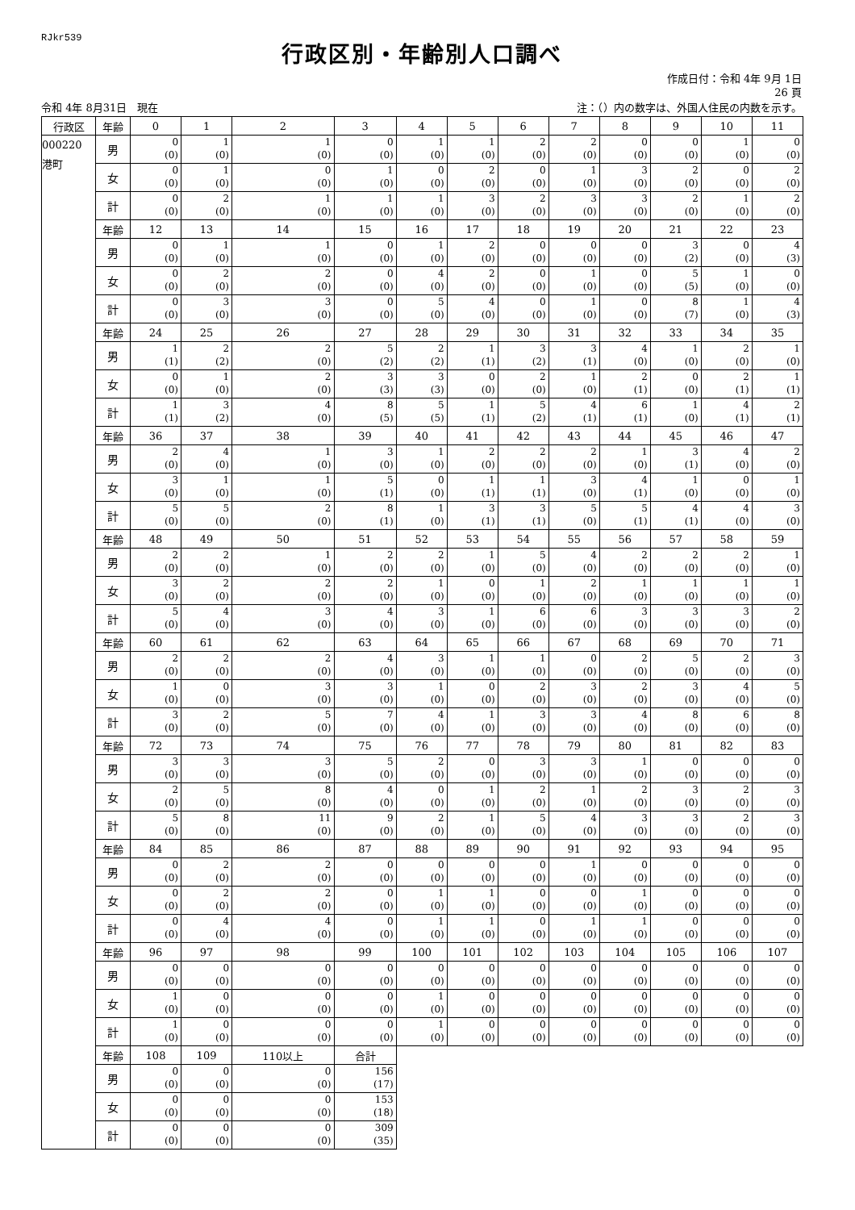RJkr539
行政区別・年齢別人口調べ
作成日付：令和 4年 9月 1日
26 頁
令和 4年 8月31日　現在 注：（）内の数字は、外国人住民の内数を示す。
| 行政区 | 年齢 | 0 | 1 | 2 | 3 | 4 | 5 | 6 | 7 | 8 | 9 | 10 | 11 |
| --- | --- | --- | --- | --- | --- | --- | --- | --- | --- | --- | --- | --- | --- |
| 000220 港町 | 男 | 0 ( 0) | 1 ( 0) | 1 ( 0) | 0 ( 0) | 1 ( 0) | 1 ( 0) | 2 ( 0) | 2 ( 0) | 0 ( 0) | 0 ( 0) | 1 ( 0) | 0 ( 0) |
| | 女 | 0 ( 0) | 1 ( 0) | 0 ( 0) | 1 ( 0) | 0 ( 0) | 2 ( 0) | 0 ( 0) | 1 ( 0) | 3 ( 0) | 2 ( 0) | 0 ( 0) | 2 ( 0) |
| | 計 | 0 ( 0) | 2 ( 0) | 1 ( 0) | 1 ( 0) | 1 ( 0) | 3 ( 0) | 2 ( 0) | 3 ( 0) | 3 ( 0) | 2 ( 0) | 1 ( 0) | 2 ( 0) |
| | 年齢 | 12 | 13 | 14 | 15 | 16 | 17 | 18 | 19 | 20 | 21 | 22 | 23 |
| | 男 | 0 ( 0) | 1 ( 0) | 1 ( 0) | 0 ( 0) | 1 ( 0) | 2 ( 0) | 0 ( 0) | 0 ( 0) | 0 ( 0) | 3 ( 2) | 0 ( 0) | 4 ( 3) |
| | 女 | 0 ( 0) | 2 ( 0) | 2 ( 0) | 0 ( 0) | 4 ( 0) | 2 ( 0) | 0 ( 0) | 1 ( 0) | 0 ( 0) | 5 ( 5) | 1 ( 0) | 0 ( 0) |
| | 計 | 0 ( 0) | 3 ( 0) | 3 ( 0) | 0 ( 0) | 5 ( 0) | 4 ( 0) | 0 ( 0) | 1 ( 0) | 0 ( 0) | 8 ( 7) | 1 ( 0) | 4 ( 3) |
| | 年齢 | 24 | 25 | 26 | 27 | 28 | 29 | 30 | 31 | 32 | 33 | 34 | 35 |
| | 男 | 1 ( 1) | 2 ( 2) | 2 ( 0) | 5 ( 2) | 2 ( 2) | 1 ( 1) | 3 ( 2) | 3 ( 1) | 4 ( 0) | 1 ( 0) | 2 ( 0) | 1 ( 0) |
| | 女 | 0 ( 0) | 1 ( 0) | 2 ( 0) | 3 ( 3) | 3 ( 3) | 0 ( 0) | 2 ( 0) | 1 ( 0) | 2 ( 1) | 0 ( 0) | 2 ( 1) | 1 ( 1) |
| | 計 | 1 ( 1) | 3 ( 2) | 4 ( 0) | 8 ( 5) | 5 ( 5) | 1 ( 1) | 5 ( 2) | 4 ( 1) | 6 ( 1) | 1 ( 0) | 4 ( 1) | 2 ( 1) |
| | 年齢 | 36 | 37 | 38 | 39 | 40 | 41 | 42 | 43 | 44 | 45 | 46 | 47 |
| | 男 | 2 ( 0) | 4 ( 0) | 1 ( 0) | 3 ( 0) | 1 ( 0) | 2 ( 0) | 2 ( 0) | 2 ( 0) | 1 ( 0) | 3 ( 1) | 4 ( 0) | 2 ( 0) |
| | 女 | 3 ( 0) | 1 ( 0) | 1 ( 0) | 5 ( 1) | 0 ( 0) | 1 ( 1) | 1 ( 1) | 3 ( 0) | 4 ( 1) | 1 ( 0) | 0 ( 0) | 1 ( 0) |
| | 計 | 5 ( 0) | 5 ( 0) | 2 ( 0) | 8 ( 1) | 1 ( 0) | 3 ( 1) | 3 ( 1) | 5 ( 0) | 5 ( 1) | 4 ( 1) | 4 ( 0) | 3 ( 0) |
| | 年齢 | 48 | 49 | 50 | 51 | 52 | 53 | 54 | 55 | 56 | 57 | 58 | 59 |
| | 男 | 2 ( 0) | 2 ( 0) | 1 ( 0) | 2 ( 0) | 2 ( 0) | 1 ( 0) | 5 ( 0) | 4 ( 0) | 2 ( 0) | 2 ( 0) | 2 ( 0) | 1 ( 0) |
| | 女 | 3 ( 0) | 2 ( 0) | 2 ( 0) | 2 ( 0) | 1 ( 0) | 0 ( 0) | 1 ( 0) | 2 ( 0) | 1 ( 0) | 1 ( 0) | 1 ( 0) | 1 ( 0) |
| | 計 | 5 ( 0) | 4 ( 0) | 3 ( 0) | 4 ( 0) | 3 ( 0) | 1 ( 0) | 6 ( 0) | 6 ( 0) | 3 ( 0) | 3 ( 0) | 3 ( 0) | 2 ( 0) |
| | 年齢 | 60 | 61 | 62 | 63 | 64 | 65 | 66 | 67 | 68 | 69 | 70 | 71 |
| | 男 | 2 ( 0) | 2 ( 0) | 2 ( 0) | 4 ( 0) | 3 ( 0) | 1 ( 0) | 1 ( 0) | 0 ( 0) | 2 ( 0) | 5 ( 0) | 2 ( 0) | 3 ( 0) |
| | 女 | 1 ( 0) | 0 ( 0) | 3 ( 0) | 3 ( 0) | 1 ( 0) | 0 ( 0) | 2 ( 0) | 3 ( 0) | 2 ( 0) | 3 ( 0) | 4 ( 0) | 5 ( 0) |
| | 計 | 3 ( 0) | 2 ( 0) | 5 ( 0) | 7 ( 0) | 4 ( 0) | 1 ( 0) | 3 ( 0) | 3 ( 0) | 4 ( 0) | 8 ( 0) | 6 ( 0) | 8 ( 0) |
| | 年齢 | 72 | 73 | 74 | 75 | 76 | 77 | 78 | 79 | 80 | 81 | 82 | 83 |
| | 男 | 3 ( 0) | 3 ( 0) | 3 ( 0) | 5 ( 0) | 2 ( 0) | 0 ( 0) | 3 ( 0) | 3 ( 0) | 1 ( 0) | 0 ( 0) | 0 ( 0) | 0 ( 0) |
| | 女 | 2 ( 0) | 5 ( 0) | 8 ( 0) | 4 ( 0) | 0 ( 0) | 1 ( 0) | 2 ( 0) | 1 ( 0) | 2 ( 0) | 3 ( 0) | 2 ( 0) | 3 ( 0) |
| | 計 | 5 ( 0) | 8 ( 0) | 11 ( 0) | 9 ( 0) | 2 ( 0) | 1 ( 0) | 5 ( 0) | 4 ( 0) | 3 ( 0) | 3 ( 0) | 2 ( 0) | 3 ( 0) |
| | 年齢 | 84 | 85 | 86 | 87 | 88 | 89 | 90 | 91 | 92 | 93 | 94 | 95 |
| | 男 | 0 ( 0) | 2 ( 0) | 2 ( 0) | 0 ( 0) | 0 ( 0) | 0 ( 0) | 0 ( 0) | 1 ( 0) | 0 ( 0) | 0 ( 0) | 0 ( 0) | 0 ( 0) |
| | 女 | 0 ( 0) | 2 ( 0) | 2 ( 0) | 0 ( 0) | 1 ( 0) | 1 ( 0) | 0 ( 0) | 0 ( 0) | 1 ( 0) | 0 ( 0) | 0 ( 0) | 0 ( 0) |
| | 計 | 0 ( 0) | 4 ( 0) | 4 ( 0) | 0 ( 0) | 1 ( 0) | 1 ( 0) | 0 ( 0) | 1 ( 0) | 1 ( 0) | 0 ( 0) | 0 ( 0) | 0 ( 0) |
| | 年齢 | 96 | 97 | 98 | 99 | 100 | 101 | 102 | 103 | 104 | 105 | 106 | 107 |
| | 男 | 0 ( 0) | 0 ( 0) | 0 ( 0) | 0 ( 0) | 0 ( 0) | 0 ( 0) | 0 ( 0) | 0 ( 0) | 0 ( 0) | 0 ( 0) | 0 ( 0) | 0 ( 0) |
| | 女 | 1 ( 0) | 0 ( 0) | 0 ( 0) | 0 ( 0) | 1 ( 0) | 0 ( 0) | 0 ( 0) | 0 ( 0) | 0 ( 0) | 0 ( 0) | 0 ( 0) | 0 ( 0) |
| | 計 | 1 ( 0) | 0 ( 0) | 0 ( 0) | 0 ( 0) | 1 ( 0) | 0 ( 0) | 0 ( 0) | 0 ( 0) | 0 ( 0) | 0 ( 0) | 0 ( 0) | 0 ( 0) |
| | 年齢 | 108 | 109 | 110以上 | 合計 | | | | | | | | |
| | 男 | 0 ( 0) | 0 ( 0) | 0 ( 0) | 156 ( 17) | | | | | | | | |
| | 女 | 0 ( 0) | 0 ( 0) | 0 ( 0) | 153 ( 18) | | | | | | | | |
| | 計 | 0 ( 0) | 0 ( 0) | 0 ( 0) | 309 ( 35) | | | | | | | | |